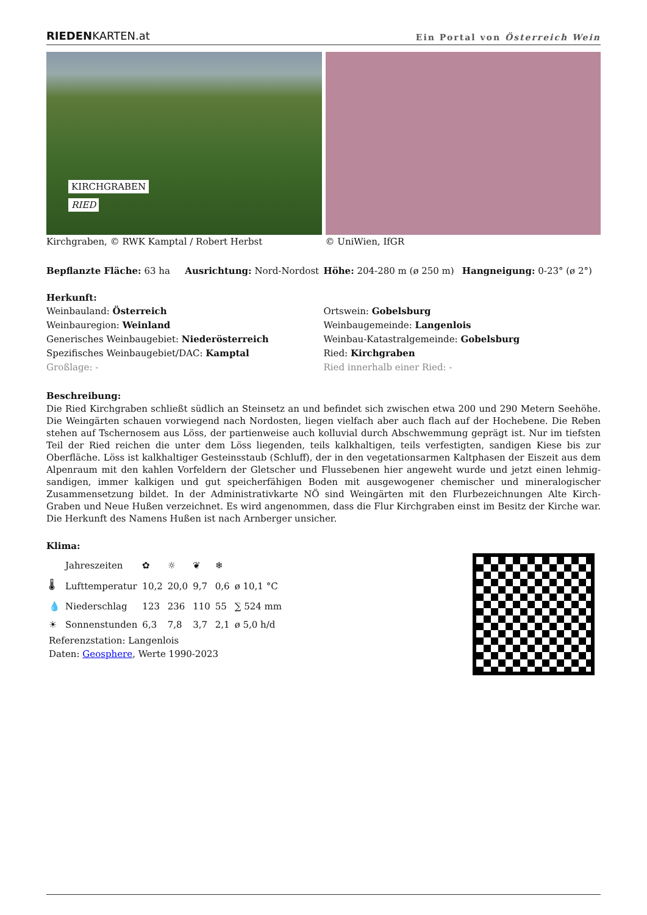RIEDENKARTEN.at Ein Portal von Österreich Wein
KIRCHGRABEN
RIED
Kirchgraben, © RWK Kamptal / Robert Herbst © UniWien, IfGR
Bepflanzte Fläche: 63 ha Ausrichtung: Nord-Nordost Höhe: 204-280 m (ø 250 m) Hangneigung: 0-23° (ø 2°)
Herkunft:
Weinbauland: Österreich
Weinbauregion: Weinland
Generisches Weinbaugebiet: Niederösterreich
Spezifisches Weinbaugebiet/DAC: Kamptal
Großlage: -
Ortswein: Gobelsburg
Weinbaugemeinde: Langenlois
Weinbau-Katastralgemeinde: Gobelsburg
Ried: Kirchgraben
Ried innerhalb einer Ried: -
Beschreibung:
Die Ried Kirchgraben schließt südlich an Steinsetz an und befindet sich zwischen etwa 200 und 290 Metern Seehöhe. Die Weingärten schauen vorwiegend nach Nordosten, liegen vielfach aber auch flach auf der Hochebene. Die Reben stehen auf Tschernosem aus Löss, der partienweise auch kolluvial durch Abschwemmung geprägt ist. Nur im tiefsten Teil der Ried reichen die unter dem Löss liegenden, teils kalkhaltigen, teils verfestigten, sandigen Kiese bis zur Oberfläche. Löss ist kalkhaltiger Gesteinsstaub (Schluff), der in den vegetationsarmen Kaltphasen der Eiszeit aus dem Alpenraum mit den kahlen Vorfeldern der Gletscher und Flussebenen hier angeweht wurde und jetzt einen lehmig-sandigen, immer kalkigen und gut speicherfähigen Boden mit ausgewogener chemischer und mineralogischer Zusammensetzung bildet. In der Administrativkarte NÖ sind Weingärten mit den Flurbezeichnungen Alte Kirch-Graben und Neue Hußen verzeichnet. Es wird angenommen, dass die Flur Kirchgraben einst im Besitz der Kirche war. Die Herkunft des Namens Hußen ist nach Arnberger unsicher.
Klima:
| | Jahreszeiten | ✿ | ☼ | ❦ | ❄ | |
| 🌡 | Lufttemperatur | 10,2 | 20,0 | 9,7 | 0,6 | ø 10,1 °C |
| 💧 | Niederschlag | 123 | 236 | 110 | 55 | ∑ 524 mm |
| ☀ | Sonnenstunden | 6,3 | 7,8 | 3,7 | 2,1 | ø 5,0 h/d |
Referenzstation: Langenlois
Daten: Geosphere, Werte 1990-2023